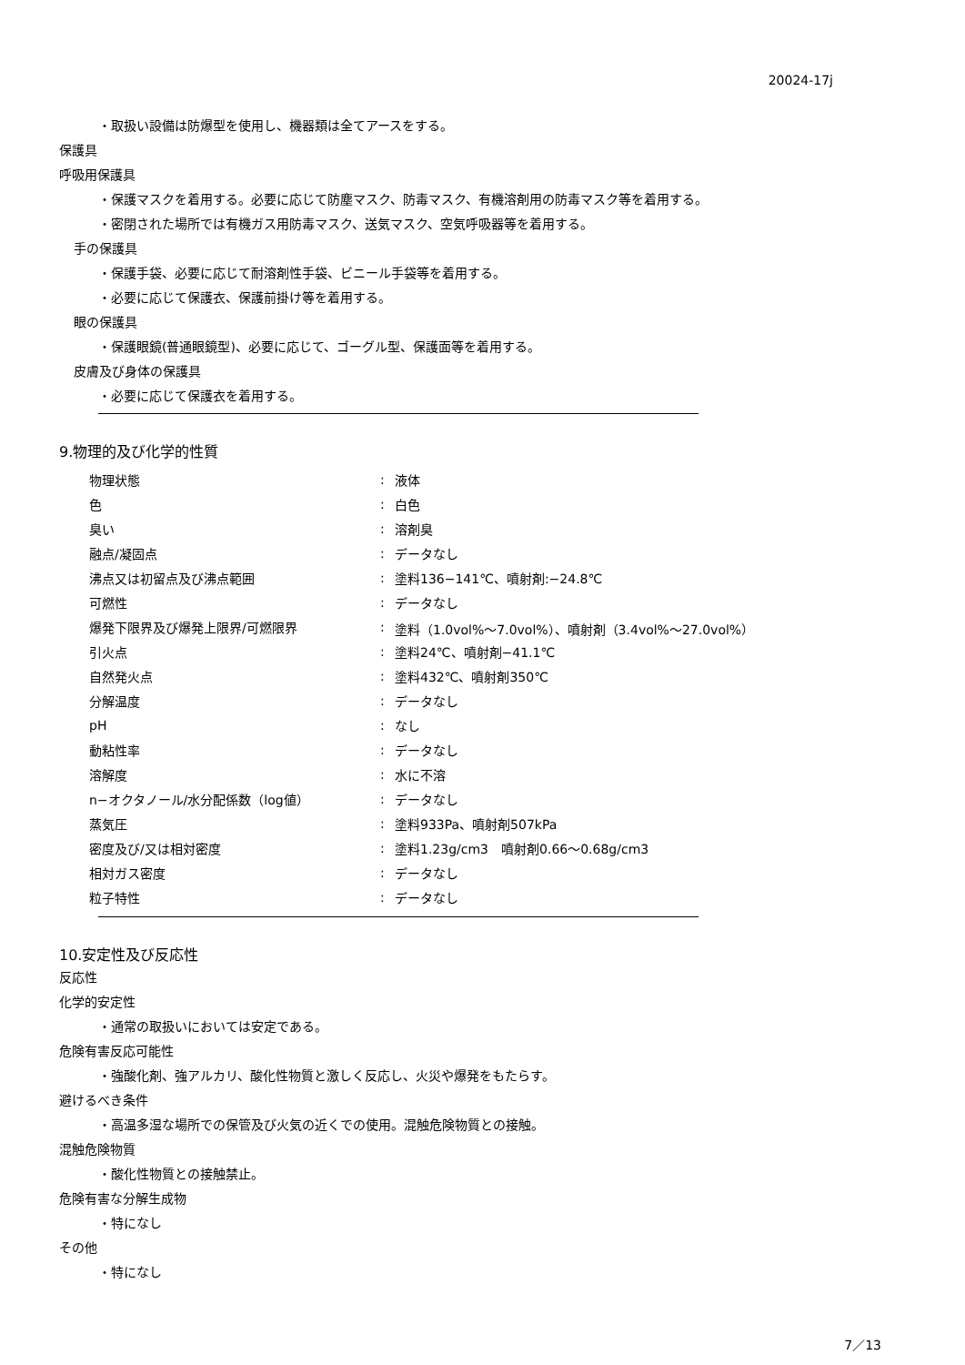20024-17j
・取扱い設備は防爆型を使用し、機器類は全てアースをする。
保護具
呼吸用保護具
・保護マスクを着用する。必要に応じて防塵マスク、防毒マスク、有機溶剤用の防毒マスク等を着用する。
・密閉された場所では有機ガス用防毒マスク、送気マスク、空気呼吸器等を着用する。
手の保護具
・保護手袋、必要に応じて耐溶剤性手袋、ビニール手袋等を着用する。
・必要に応じて保護衣、保護前掛け等を着用する。
眼の保護具
・保護眼鏡(普通眼鏡型)、必要に応じて、ゴーグル型、保護面等を着用する。
皮膚及び身体の保護具
・必要に応じて保護衣を着用する。
9.物理的及び化学的性質
| 物理状態 | : | 液体 |
| 色 | : | 白色 |
| 臭い | : | 溶剤臭 |
| 融点/凝固点 | : | データなし |
| 沸点又は初留点及び沸点範囲 | : | 塗料136−141℃、噴射剤:−24.8℃ |
| 可燃性 | : | データなし |
| 爆発下限界及び爆発上限界/可燃限界 | : | 塗料（1.0vol%～7.0vol%）、噴射剤（3.4vol%～27.0vol%） |
| 引火点 | : | 塗料24℃、噴射剤−41.1℃ |
| 自然発火点 | : | 塗料432℃、噴射剤350℃ |
| 分解温度 | : | データなし |
| pH | : | なし |
| 動粘性率 | : | データなし |
| 溶解度 | : | 水に不溶 |
| n−オクタノール/水分配係数（log値） | : | データなし |
| 蒸気圧 | : | 塗料933Pa、噴射剤507kPa |
| 密度及び/又は相対密度 | : | 塗料1.23g/cm3 噴射剤0.66～0.68g/cm3 |
| 相対ガス密度 | : | データなし |
| 粒子特性 | : | データなし |
10.安定性及び反応性
反応性
化学的安定性
・通常の取扱いにおいては安定である。
危険有害反応可能性
・強酸化剤、強アルカリ、酸化性物質と激しく反応し、火災や爆発をもたらす。
避けるべき条件
・高温多湿な場所での保管及び火気の近くでの使用。混触危険物質との接触。
混触危険物質
・酸化性物質との接触禁止。
危険有害な分解生成物
・特になし
その他
・特になし
7／13